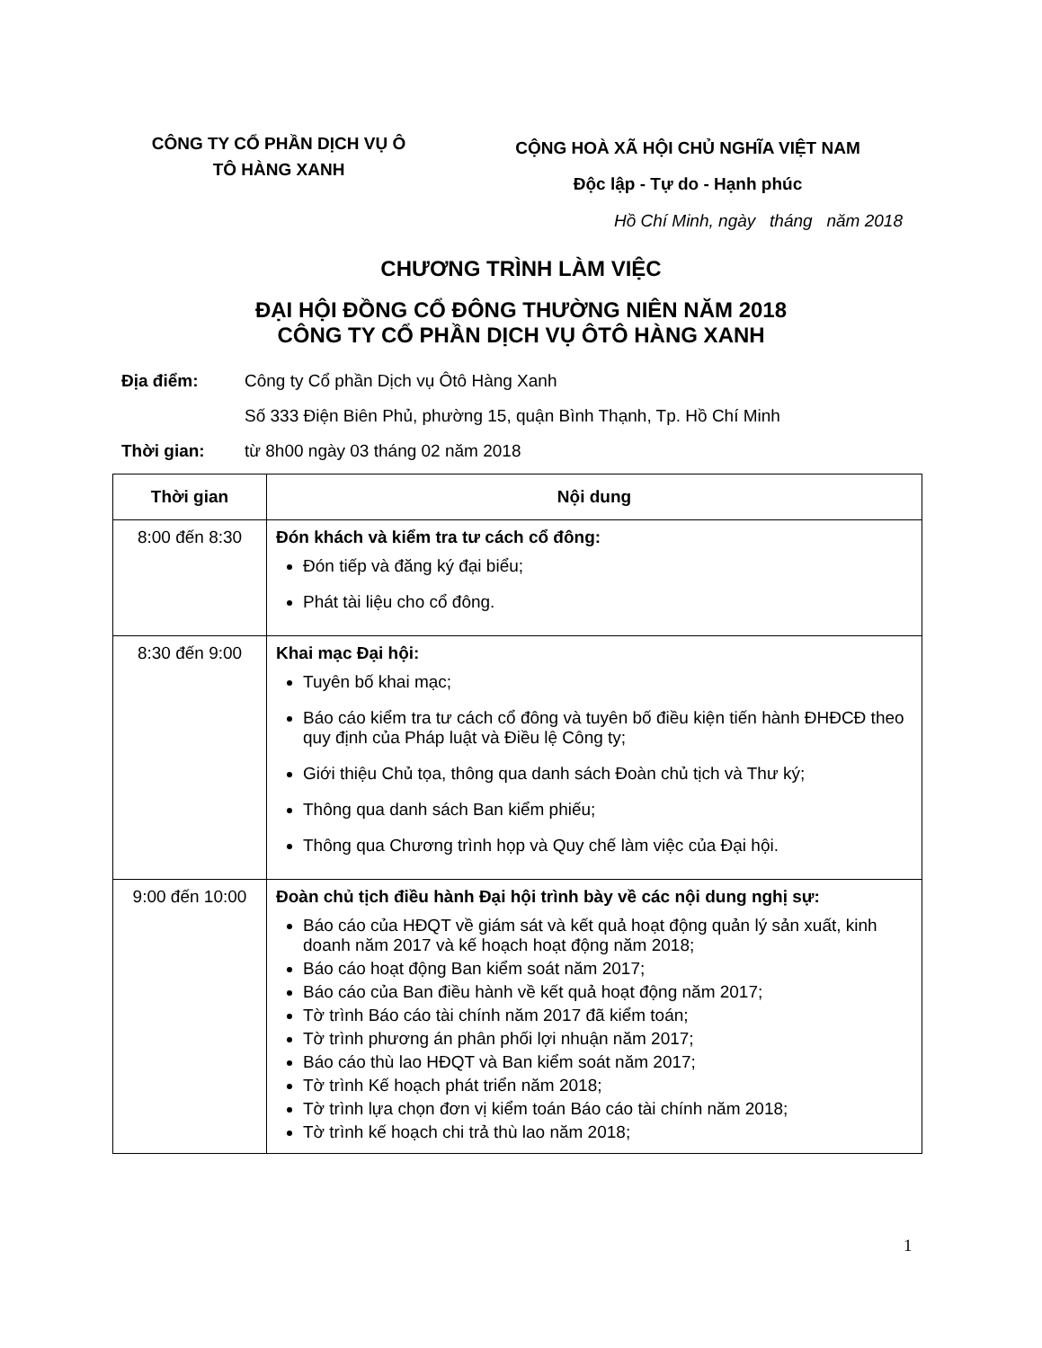CÔNG TY CỔ PHẦN DỊCH VỤ Ô
TÔ HÀNG XANH
CỘNG HOÀ XÃ HỘI CHỦ NGHĨA VIỆT NAM
Độc lập - Tự do - Hạnh phúc
Hồ Chí Minh, ngày tháng năm 2018
CHƯƠNG TRÌNH LÀM VIỆC
ĐẠI HỘI ĐỒNG CỔ ĐÔNG THƯỜNG NIÊN NĂM 2018
CÔNG TY CỔ PHẦN DỊCH VỤ ÔTÔ HÀNG XANH
Địa điểm: Công ty Cổ phần Dịch vụ Ôtô Hàng Xanh
Số 333 Điện Biên Phủ, phường 15, quận Bình Thạnh, Tp. Hồ Chí Minh
Thời gian: từ 8h00 ngày 03 tháng 02 năm 2018
| Thời gian | Nội dung |
| --- | --- |
| 8:00 đến 8:30 | Đón khách và kiểm tra tư cách cổ đông: Đón tiếp và đăng ký đại biểu; Phát tài liệu cho cổ đông. |
| 8:30 đến 9:00 | Khai mạc Đại hội: Tuyên bố khai mạc; Báo cáo kiểm tra tư cách cổ đông và tuyên bố điều kiện tiến hành ĐHĐCĐ theo quy định của Pháp luật và Điều lệ Công ty; Giới thiệu Chủ tọa, thông qua danh sách Đoàn chủ tịch và Thư ký; Thông qua danh sách Ban kiểm phiếu; Thông qua Chương trình họp và Quy chế làm việc của Đại hội. |
| 9:00 đến 10:00 | Đoàn chủ tịch điều hành Đại hội trình bày về các nội dung nghị sự: Báo cáo của HĐQT về giám sát và kết quả hoạt động quản lý sản xuất, kinh doanh năm 2017 và kế hoạch hoạt động năm 2018; Báo cáo hoạt động Ban kiểm soát năm 2017; Báo cáo của Ban điều hành về kết quả hoạt động năm 2017; Tờ trình Báo cáo tài chính năm 2017 đã kiểm toán; Tờ trình phương án phân phối lợi nhuận năm 2017; Báo cáo thù lao HĐQT và Ban kiểm soát năm 2017; Tờ trình Kế hoạch phát triển năm 2018; Tờ trình lựa chọn đơn vị kiểm toán Báo cáo tài chính năm 2018; Tờ trình kế hoạch chi trả thù lao năm 2018; |
1